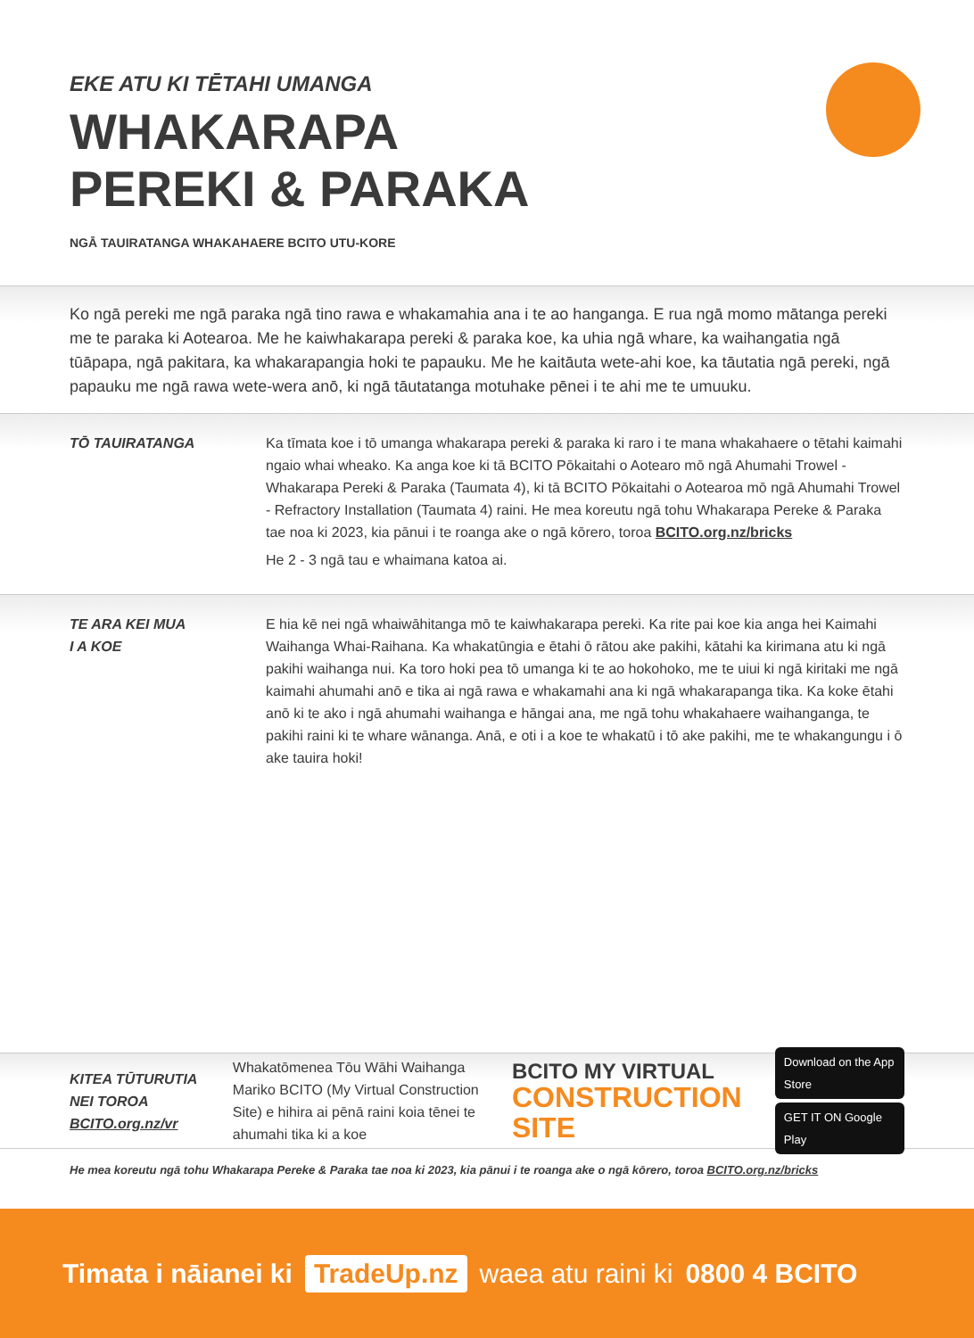EKE ATU KI TĒTAHI UMANGA
WHAKARAPA
PEREKI & PARAKA
NGĀ TAUIRATANGA WHAKAHAERE BCITO UTU-KORE
Ko ngā pereki me ngā paraka ngā tino rawa e whakamahia ana i te ao hanganga. E rua ngā momo mātanga pereki me te paraka ki Aotearoa. Me he kaiwhakarapa pereki & paraka koe, ka uhia ngā whare, ka waihangatia ngā tūāpapa, ngā pakitara, ka whakarapangia hoki te papauku. Me he kaitāuta wete-ahi koe, ka tāutatia ngā pereki, ngā papauku me ngā rawa wete-wera anō, ki ngā tāutatanga motuhake pēnei i te ahi me te umuuku.
TŌ TAUIRATANGA Ka tīmata koe i tō umanga whakarapa pereki & paraka ki raro i te mana whakahaere o tētahi kaimahi ngaio whai wheako. Ka anga koe ki tā BCITO Pōkaitahi o Aotearo mō ngā Ahumahi Trowel - Whakarapa Pereki & Paraka (Taumata 4), ki tā BCITO Pōkaitahi o Aotearoa mō ngā Ahumahi Trowel - Refractory Installation (Taumata 4) raini. He mea koreutu ngā tohu Whakarapa Pereke & Paraka tae noa ki 2023, kia pānui i te roanga ake o ngā kōrero, toroa BCITO.org.nz/bricks
He 2 - 3 ngā tau e whaimana katoa ai.
TE ARA KEI MUA
I A KOE
E hia kē nei ngā whaiwāhitanga mō te kaiwhakarapa pereki. Ka rite pai koe kia anga hei Kaimahi Waihanga Whai-Raihana. Ka whakatūngia e ētahi ō rātou ake pakihi, kātahi ka kirimana atu ki ngā pakihi waihanga nui. Ka toro hoki pea tō umanga ki te ao hokohoko, me te uiui ki ngā kiritaki me ngā kaimahi ahumahi anō e tika ai ngā rawa e whakamahi ana ki ngā whakarapanga tika. Ka koke ētahi anō ki te ako i ngā ahumahi waihanga e hāngai ana, me ngā tohu whakahaere waihanganga, te pakihi raini ki te whare wānanga. Anā, e oti i a koe te whakatū i tō ake pakihi, me te whakangungu i ō ake tauira hoki!
KITEA TŪTURUTIA NEI TOROA BCITO.org.nz/vr
Whakatōmenea Tōu Wāhi Waihanga Mariko BCITO (My Virtual Construction Site) e hihira ai pēnā raini koia tēnei te ahumahi tika ki a koe
BCITO MY VIRTUAL
CONSTRUCTION SITE
Download on the App Store
GET IT ON Google Play
He mea koreutu ngā tohu Whakarapa Pereke & Paraka tae noa ki 2023, kia pānui i te roanga ake o ngā kōrero, toroa BCITO.org.nz/bricks
Timata i nāianei ki TradeUp.nz waea atu raini ki 0800 4 BCITO